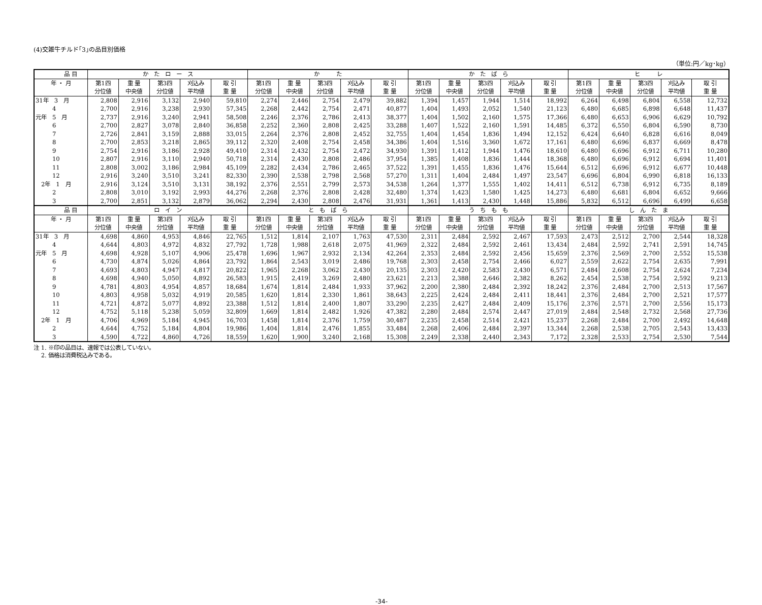(4)交雑牛チルド｢3｣の品目別価格
（単位:円／kg･kg）
| 品 目 | か た ロ ー ス | | | | | か た | | | | | か た ば ら | | | | | ヒ レ | | | | |
| --- | --- | --- | --- | --- | --- | --- | --- | --- | --- | --- | --- | --- | --- | --- | --- | --- | --- | --- | --- | --- |
| 年 ・ 月 | 第1四 | 重 量 | 第3四 | 刈込み | 取 引 | 第1四 | 重 量 | 第3四 | 刈込み | 取 引 | 第1四 | 重 量 | 第3四 | 刈込み | 取 引 | 第1四 | 重 量 | 第3四 | 刈込み | 取 引 |
| | 分位値 | 中央値 | 分位値 | 平均値 | 重 量 | 分位値 | 中央値 | 分位値 | 平均値 | 重 量 | 分位値 | 中央値 | 分位値 | 平均値 | 重 量 | 分位値 | 中央値 | 分位値 | 平均値 | 重 量 |
| 31年 3 月 | 2,808 | 2,916 | 3,132 | 2,940 | 59,810 | 2,274 | 2,446 | 2,754 | 2,479 | 39,882 | 1,394 | 1,457 | 1,944 | 1,514 | 18,992 | 6,264 | 6,498 | 6,804 | 6,558 | 12,732 |
| 4 | 2,700 | 2,916 | 3,238 | 2,930 | 57,345 | 2,268 | 2,442 | 2,754 | 2,471 | 40,877 | 1,404 | 1,493 | 2,052 | 1,540 | 21,123 | 6,480 | 6,685 | 6,898 | 6,648 | 11,437 |
| 元年 5 月 | 2,737 | 2,916 | 3,240 | 2,941 | 58,508 | 2,246 | 2,376 | 2,786 | 2,413 | 38,377 | 1,404 | 1,502 | 2,160 | 1,575 | 17,366 | 6,480 | 6,653 | 6,906 | 6,629 | 10,792 |
| 6 | 2,700 | 2,827 | 3,078 | 2,840 | 36,858 | 2,252 | 2,360 | 2,808 | 2,425 | 33,288 | 1,407 | 1,522 | 2,160 | 1,591 | 14,485 | 6,372 | 6,550 | 6,804 | 6,590 | 8,730 |
| 7 | 2,726 | 2,841 | 3,159 | 2,888 | 33,015 | 2,264 | 2,376 | 2,808 | 2,452 | 32,755 | 1,404 | 1,454 | 1,836 | 1,494 | 12,152 | 6,424 | 6,640 | 6,828 | 6,616 | 8,049 |
| 8 | 2,700 | 2,853 | 3,218 | 2,865 | 39,112 | 2,320 | 2,408 | 2,754 | 2,458 | 34,386 | 1,404 | 1,516 | 3,360 | 1,672 | 17,161 | 6,480 | 6,696 | 6,837 | 6,669 | 8,478 |
| 9 | 2,754 | 2,916 | 3,186 | 2,928 | 49,410 | 2,314 | 2,432 | 2,754 | 2,472 | 34,930 | 1,391 | 1,412 | 1,944 | 1,476 | 18,610 | 6,480 | 6,696 | 6,912 | 6,711 | 10,280 |
| 10 | 2,807 | 2,916 | 3,110 | 2,940 | 50,718 | 2,314 | 2,430 | 2,808 | 2,486 | 37,954 | 1,385 | 1,408 | 1,836 | 1,444 | 18,368 | 6,480 | 6,696 | 6,912 | 6,694 | 11,401 |
| 11 | 2,808 | 3,002 | 3,186 | 2,984 | 45,109 | 2,282 | 2,434 | 2,786 | 2,465 | 37,522 | 1,391 | 1,455 | 1,836 | 1,476 | 15,644 | 6,512 | 6,696 | 6,912 | 6,677 | 10,448 |
| 12 | 2,916 | 3,240 | 3,510 | 3,241 | 82,330 | 2,390 | 2,538 | 2,798 | 2,568 | 57,270 | 1,311 | 1,404 | 2,484 | 1,497 | 23,547 | 6,696 | 6,804 | 6,990 | 6,818 | 16,133 |
| 2年 1 月 | 2,916 | 3,124 | 3,510 | 3,131 | 38,192 | 2,376 | 2,551 | 2,799 | 2,573 | 34,538 | 1,264 | 1,377 | 1,555 | 1,402 | 14,411 | 6,512 | 6,738 | 6,912 | 6,735 | 8,189 |
| 2 | 2,808 | 3,010 | 3,192 | 2,993 | 44,276 | 2,268 | 2,376 | 2,808 | 2,428 | 32,480 | 1,374 | 1,423 | 1,580 | 1,425 | 14,273 | 6,480 | 6,681 | 6,804 | 6,652 | 9,666 |
| 3 | 2,700 | 2,851 | 3,132 | 2,879 | 36,062 | 2,294 | 2,430 | 2,808 | 2,476 | 31,931 | 1,361 | 1,413 | 2,430 | 1,448 | 15,886 | 5,832 | 6,512 | 6,696 | 6,499 | 6,658 |
| 品 目 | ロ イ ン | | | | | と も ば ら | | | | | う ち も も | | | | | し ん た ま | | | | |
| 年 ・ 月 | 第1四 | 重 量 | 第3四 | 刈込み | 取 引 | 第1四 | 重 量 | 第3四 | 刈込み | 取 引 | 第1四 | 重 量 | 第3四 | 刈込み | 取 引 | 第1四 | 重 量 | 第3四 | 刈込み | 取 引 |
| | 分位値 | 中央値 | 分位値 | 平均値 | 重 量 | 分位値 | 中央値 | 分位値 | 平均値 | 重 量 | 分位値 | 中央値 | 分位値 | 平均値 | 重 量 | 分位値 | 中央値 | 分位値 | 平均値 | 重 量 |
| 31年 3 月 | 4,698 | 4,860 | 4,953 | 4,846 | 22,765 | 1,512 | 1,814 | 2,107 | 1,763 | 47,530 | 2,311 | 2,484 | 2,592 | 2,467 | 17,593 | 2,473 | 2,512 | 2,700 | 2,544 | 18,328 |
| 4 | 4,644 | 4,803 | 4,972 | 4,832 | 27,792 | 1,728 | 1,988 | 2,618 | 2,075 | 41,969 | 2,322 | 2,484 | 2,592 | 2,461 | 13,434 | 2,484 | 2,592 | 2,741 | 2,591 | 14,745 |
| 元年 5 月 | 4,698 | 4,928 | 5,107 | 4,906 | 25,478 | 1,696 | 1,967 | 2,932 | 2,134 | 42,264 | 2,353 | 2,484 | 2,592 | 2,456 | 15,659 | 2,376 | 2,569 | 2,700 | 2,552 | 15,538 |
| 6 | 4,730 | 4,874 | 5,026 | 4,864 | 23,792 | 1,864 | 2,543 | 3,019 | 2,486 | 19,768 | 2,303 | 2,458 | 2,754 | 2,466 | 6,027 | 2,559 | 2,622 | 2,754 | 2,635 | 7,991 |
| 7 | 4,693 | 4,803 | 4,947 | 4,817 | 20,822 | 1,965 | 2,268 | 3,062 | 2,430 | 20,135 | 2,303 | 2,420 | 2,583 | 2,430 | 6,571 | 2,484 | 2,608 | 2,754 | 2,624 | 7,234 |
| 8 | 4,698 | 4,940 | 5,050 | 4,892 | 26,583 | 1,915 | 2,419 | 3,269 | 2,480 | 23,621 | 2,213 | 2,388 | 2,646 | 2,382 | 8,262 | 2,454 | 2,538 | 2,754 | 2,592 | 9,213 |
| 9 | 4,781 | 4,803 | 4,954 | 4,857 | 18,684 | 1,674 | 1,814 | 2,484 | 1,933 | 37,962 | 2,200 | 2,380 | 2,484 | 2,392 | 18,242 | 2,376 | 2,484 | 2,700 | 2,513 | 17,567 |
| 10 | 4,803 | 4,958 | 5,032 | 4,919 | 20,585 | 1,620 | 1,814 | 2,330 | 1,861 | 38,643 | 2,225 | 2,424 | 2,484 | 2,411 | 18,441 | 2,376 | 2,484 | 2,700 | 2,521 | 17,577 |
| 11 | 4,721 | 4,872 | 5,077 | 4,892 | 23,388 | 1,512 | 1,814 | 2,400 | 1,807 | 33,290 | 2,235 | 2,427 | 2,484 | 2,409 | 15,176 | 2,376 | 2,571 | 2,700 | 2,556 | 15,173 |
| 12 | 4,752 | 5,118 | 5,238 | 5,059 | 32,809 | 1,669 | 1,814 | 2,482 | 1,926 | 47,382 | 2,280 | 2,484 | 2,574 | 2,447 | 27,019 | 2,484 | 2,548 | 2,732 | 2,568 | 27,736 |
| 2年 1 月 | 4,706 | 4,969 | 5,184 | 4,945 | 16,703 | 1,458 | 1,814 | 2,376 | 1,759 | 30,487 | 2,235 | 2,458 | 2,514 | 2,421 | 15,237 | 2,268 | 2,484 | 2,700 | 2,492 | 14,648 |
| 2 | 4,644 | 4,752 | 5,184 | 4,804 | 19,986 | 1,404 | 1,814 | 2,476 | 1,855 | 33,484 | 2,268 | 2,406 | 2,484 | 2,397 | 13,344 | 2,268 | 2,538 | 2,705 | 2,543 | 13,433 |
| 3 | 4,590 | 4,722 | 4,860 | 4,726 | 18,559 | 1,620 | 1,900 | 3,240 | 2,168 | 15,308 | 2,249 | 2,338 | 2,440 | 2,343 | 7,172 | 2,328 | 2,533 | 2,754 | 2,530 | 7,544 |
注 1. ※印の品目は、速報では公表していない。
　 2. 価格は消費税込みである。
-34-